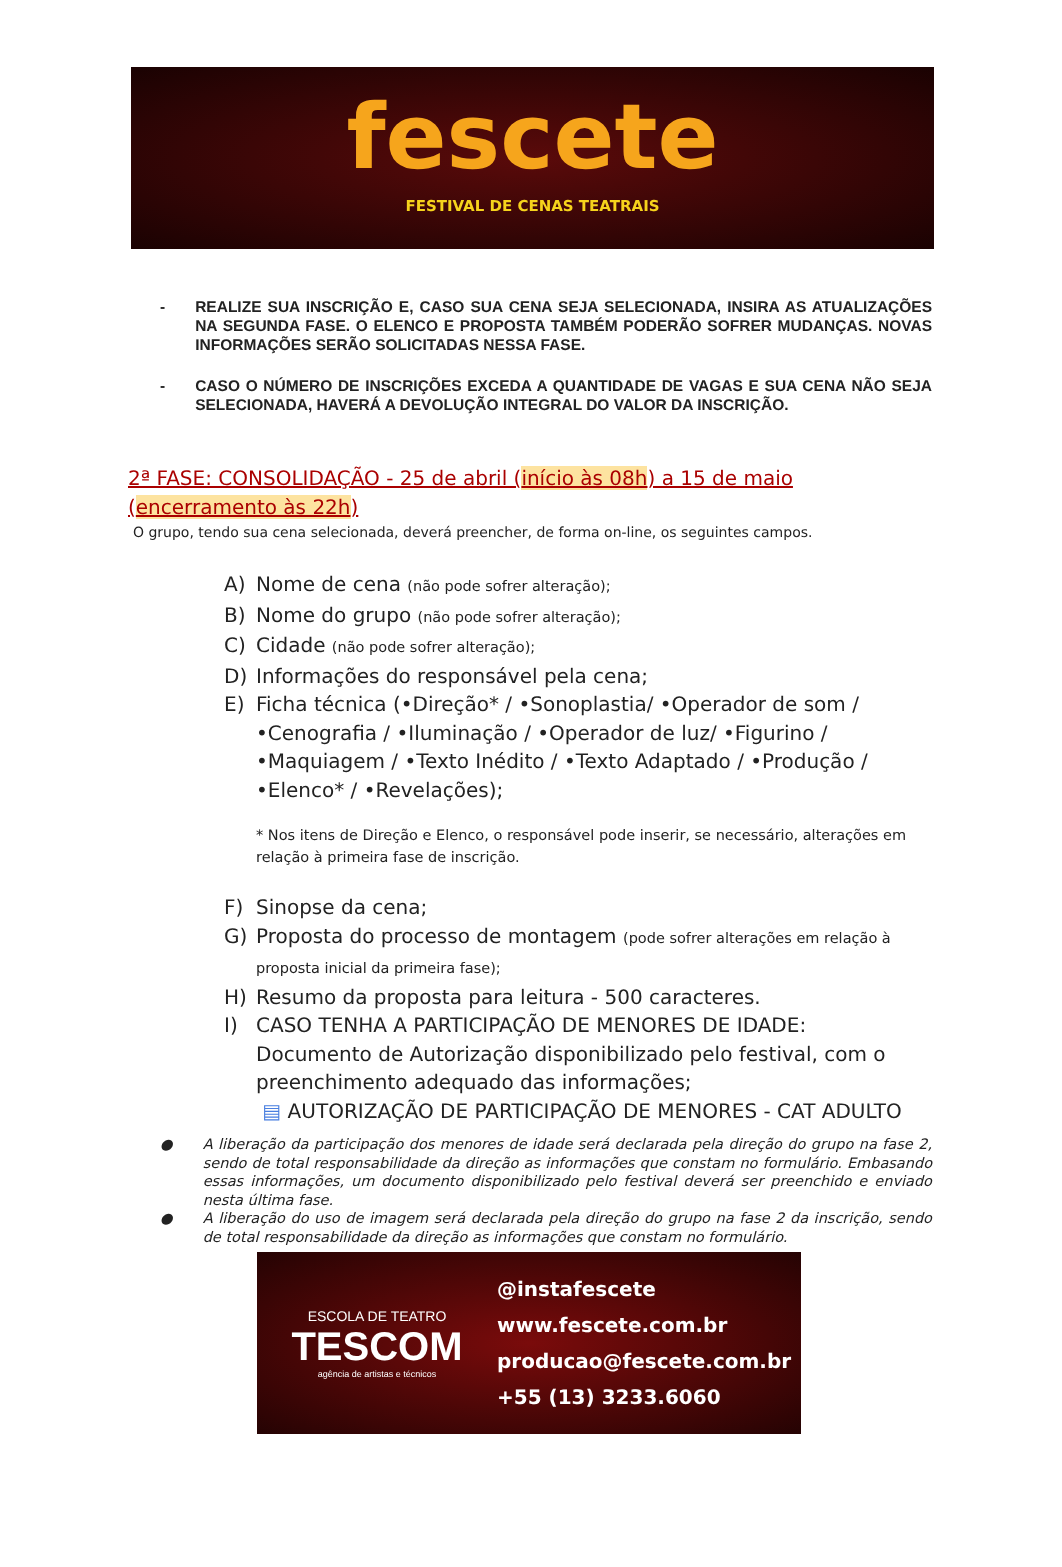fescete
FESTIVAL DE CENAS TEATRAIS
- REALIZE SUA INSCRIÇÃO E, CASO SUA CENA SEJA SELECIONADA, INSIRA AS ATUALIZAÇÕES NA SEGUNDA FASE. O ELENCO E PROPOSTA TAMBÉM PODERÃO SOFRER MUDANÇAS. NOVAS INFORMAÇÕES SERÃO SOLICITADAS NESSA FASE.
- CASO O NÚMERO DE INSCRIÇÕES EXCEDA A QUANTIDADE DE VAGAS E SUA CENA NÃO SEJA SELECIONADA, HAVERÁ A DEVOLUÇÃO INTEGRAL DO VALOR DA INSCRIÇÃO.
2ª FASE: CONSOLIDAÇÃO - 25 de abril (início às 08h) a 15 de maio (encerramento às 22h)
O grupo, tendo sua cena selecionada, deverá preencher, de forma on-line, os seguintes campos.
A) Nome de cena (não pode sofrer alteração);
B) Nome do grupo (não pode sofrer alteração);
C) Cidade (não pode sofrer alteração);
D) Informações do responsável pela cena;
E) Ficha técnica (•Direção* / •Sonoplastia/ •Operador de som / •Cenografia / •Iluminação / •Operador de luz/ •Figurino / •Maquiagem / •Texto Inédito / •Texto Adaptado / •Produção / •Elenco* / •Revelações);
* Nos itens de Direção e Elenco, o responsável pode inserir, se necessário, alterações em relação à primeira fase de inscrição.
F) Sinopse da cena;
G) Proposta do processo de montagem (pode sofrer alterações em relação à proposta inicial da primeira fase);
H) Resumo da proposta para leitura - 500 caracteres.
I) CASO TENHA A PARTICIPAÇÃO DE MENORES DE IDADE: Documento de Autorização disponibilizado pelo festival, com o preenchimento adequado das informações;
▤ AUTORIZAÇÃO DE PARTICIPAÇÃO DE MENORES - CAT ADULTO
● A liberação da participação dos menores de idade será declarada pela direção do grupo na fase 2, sendo de total responsabilidade da direção as informações que constam no formulário. Embasando essas informações, um documento disponibilizado pelo festival deverá ser preenchido e enviado nesta última fase.
● A liberação do uso de imagem será declarada pela direção do grupo na fase 2 da inscrição, sendo de total responsabilidade da direção as informações que constam no formulário.
ESCOLA DE TEATRO
TESCOM
agência de artistas e técnicos
@instafescete
www.fescete.com.br
producao@fescete.com.br
+55 (13) 3233.6060